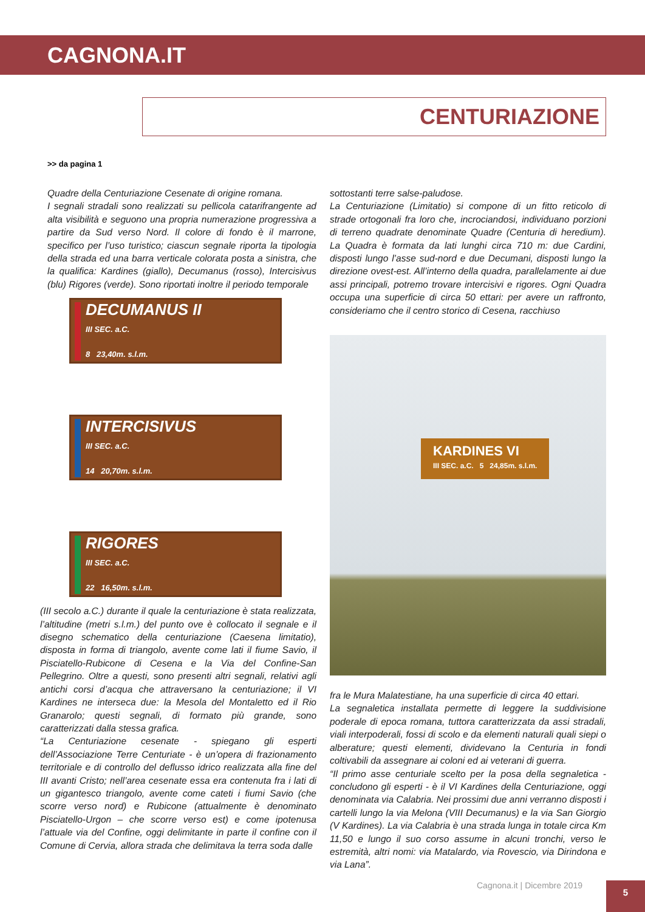CAGNONA.IT
CENTURIAZIONE
>> da pagina 1
Quadre della Centuriazione Cesenate di origine romana.
I segnali stradali sono realizzati su pellicola catarifrangente ad alta visibilità e seguono una propria numerazione progressiva a partire da Sud verso Nord. Il colore di fondo è il marrone, specifico per l’uso turistico; ciascun segnale riporta la tipologia della strada ed una barra verticale colorata posta a sinistra, che la qualifica: Kardines (giallo), Decumanus (rosso), Intercisivus (blu) Rigores (verde). Sono riportati inoltre il periodo temporale
DECUMANUS II
III SEC. a.C.
8 23,40m. s.l.m.
INTERCISIVUS
III SEC. a.C.
14 20,70m. s.l.m.
RIGORES
III SEC. a.C.
22 16,50m. s.l.m.
(III secolo a.C.) durante il quale la centuriazione è stata realizzata, l’altitudine (metri s.l.m.) del punto ove è collocato il segnale e il disegno schematico della centuriazione (Caesena limitatio), disposta in forma di triangolo, avente come lati il fiume Savio, il Pisciatello-Rubicone di Cesena e la Via del Confine-San Pellegrino. Oltre a questi, sono presenti altri segnali, relativi agli antichi corsi d’acqua che attraversano la centuriazione; il VI Kardines ne interseca due: la Mesola del Montaletto ed il Rio Granarolo; questi segnali, di formato più grande, sono caratterizzati dalla stessa grafica.
“La Centuriazione cesenate - spiegano gli esperti dell’Associazione Terre Centuriate - è un’opera di frazionamento territoriale e di controllo del deflusso idrico realizzata alla fine del III avanti Cristo; nell’area cesenate essa era contenuta fra i lati di un gigantesco triangolo, avente come cateti i fiumi Savio (che scorre verso nord) e Rubicone (attualmente è denominato Pisciatello-Urgon – che scorre verso est) e come ipotenusa l’attuale via del Confine, oggi delimitante in parte il confine con il Comune di Cervia, allora strada che delimitava la terra soda dalle
sottostanti terre salse-paludose.
La Centuriazione (Limitatio) si compone di un fitto reticolo di strade ortogonali fra loro che, incrociandosi, individuano porzioni di terreno quadrate denominate Quadre (Centuria di heredium). La Quadra è formata da lati lunghi circa 710 m: due Cardini, disposti lungo l’asse sud-nord e due Decumani, disposti lungo la direzione ovest-est. All’interno della quadra, parallelamente ai due assi principali, potremo trovare intercisivi e rigores. Ogni Quadra occupa una superficie di circa 50 ettari: per avere un raffronto, consideriamo che il centro storico di Cesena, racchiuso
KARDINES VI
III SEC. a.C. 5 24,85m. s.l.m.
fra le Mura Malatestiane, ha una superficie di circa 40 ettari.
La segnaletica installata permette di leggere la suddivisione poderale di epoca romana, tuttora caratterizzata da assi stradali, viali interpoderali, fossi di scolo e da elementi naturali quali siepi o alberature; questi elementi, dividevano la Centuria in fondi coltivabili da assegnare ai coloni ed ai veterani di guerra.
“Il primo asse centuriale scelto per la posa della segnaletica - concludono gli esperti - è il VI Kardines della Centuriazione, oggi denominata via Calabria. Nei prossimi due anni verranno disposti i cartelli lungo la via Melona (VIII Decumanus) e la via San Giorgio (V Kardines). La via Calabria è una strada lunga in totale circa Km 11,50 e lungo il suo corso assume in alcuni tronchi, verso le estremità, altri nomi: via Matalardo, via Rovescio, via Dirindona e via Lana”.
Cagnona.it | Dicembre 2019 5